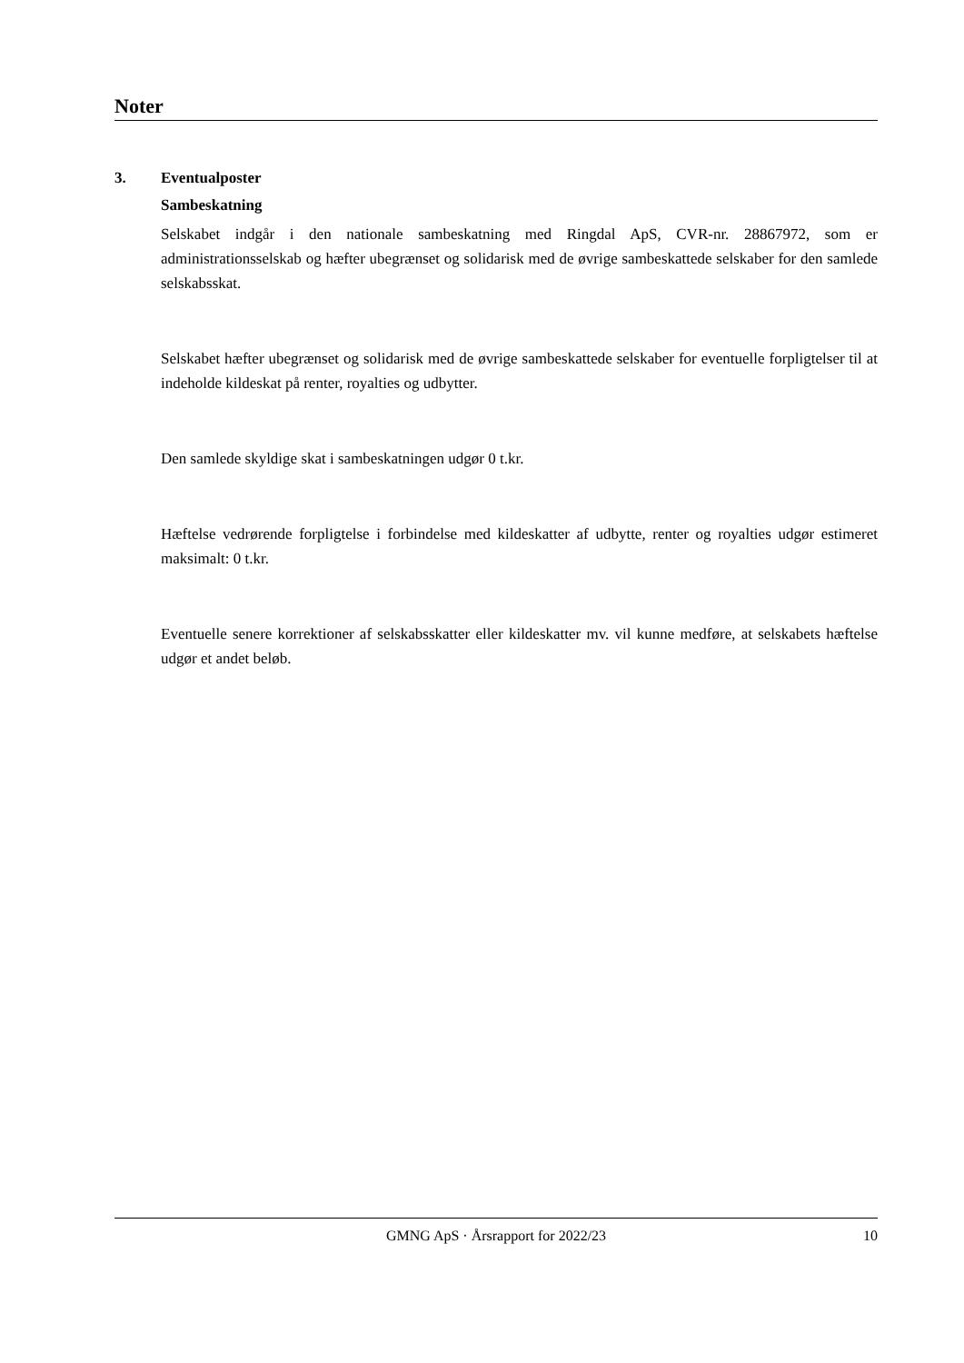Noter
3. Eventualposter
Sambeskatning
Selskabet indgår i den nationale sambeskatning med Ringdal ApS, CVR-nr. 28867972, som er administrationsselskab og hæfter ubegrænset og solidarisk med de øvrige sambeskattede selskaber for den samlede selskabsskat.
Selskabet hæfter ubegrænset og solidarisk med de øvrige sambeskattede selskaber for eventuelle forpligtelser til at indeholde kildeskat på renter, royalties og udbytter.
Den samlede skyldige skat i sambeskatningen udgør 0 t.kr.
Hæftelse vedrørende forpligtelse i forbindelse med kildeskatter af udbytte, renter og royalties udgør estimeret maksimalt: 0 t.kr.
Eventuelle senere korrektioner af selskabsskatter eller kildeskatter mv. vil kunne medføre, at selskabets hæftelse udgør et andet beløb.
GMNG ApS · Årsrapport for 2022/23 10